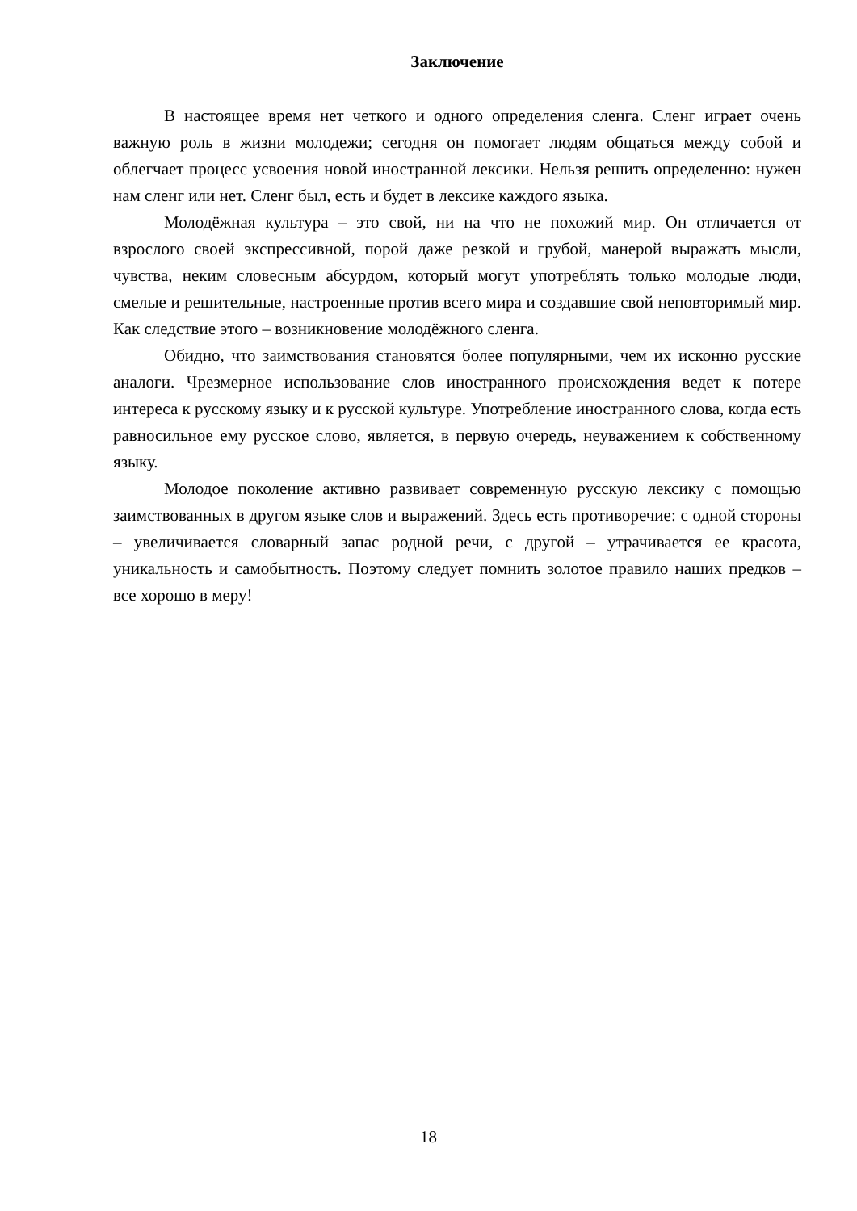Заключение
В настоящее время нет четкого и одного определения сленга. Сленг играет очень важную роль в жизни молодежи; сегодня он помогает людям общаться между собой и облегчает процесс усвоения новой иностранной лексики. Нельзя решить определенно: нужен нам сленг или нет. Сленг был, есть и будет в лексике каждого языка.
Молодёжная культура – это свой, ни на что не похожий мир. Он отличается от взрослого своей экспрессивной, порой даже резкой и грубой, манерой выражать мысли, чувства, неким словесным абсурдом, который могут употреблять только молодые люди, смелые и решительные, настроенные против всего мира и создавшие свой неповторимый мир. Как следствие этого – возникновение молодёжного сленга.
Обидно, что заимствования становятся более популярными, чем их исконно русские аналоги. Чрезмерное использование слов иностранного происхождения ведет к потере интереса к русскому языку и к русской культуре. Употребление иностранного слова, когда есть равносильное ему русское слово, является, в первую очередь, неуважением к собственному языку.
Молодое поколение активно развивает современную русскую лексику с помощью заимствованных в другом языке слов и выражений. Здесь есть противоречие: с одной стороны – увеличивается словарный запас родной речи, с другой – утрачивается ее красота, уникальность и самобытность. Поэтому следует помнить золотое правило наших предков – все хорошо в меру!
18